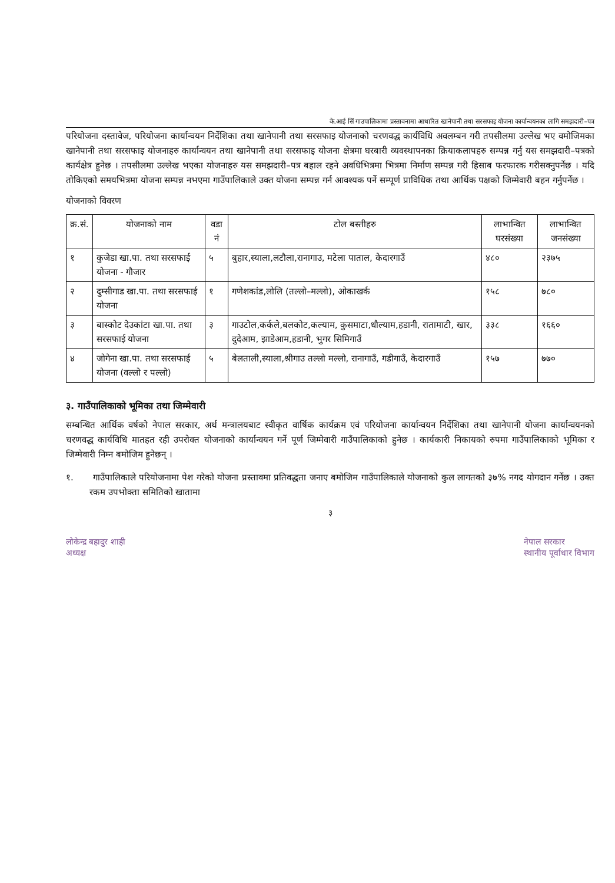के.आई सिं गाउपालिकामा प्रस्तावनामा आधारित खानेपानी तथा सरसफाइ योजना कार्यान्वयनका लागि समझदारी–पत्र
परियोजना दस्तावेज, परियोजना कार्यान्वयन निर्देशिका तथा खानेपानी तथा सरसफाइ योजनाको चरणवद्ध कार्यविधि अवलम्बन गरी तपसीलमा उल्लेख भए वमोजिमका खानेपानी तथा सरसफाइ योजनाहरु कार्यान्वयन तथा खानेपानी तथा सरसफाइ योजना क्षेत्रमा घरबारी व्यवस्थापनका क्रियाकलापहरु सम्पन्न गर्नु यस समझदारी–पत्रको कार्यक्षेत्र हुनेछ । तपसीलमा उल्लेख भएका योजनाहरु यस समझदारी–पत्र बहाल रहने अवधिभित्रमा भित्रमा निर्माण सम्पन्न गरी हिसाब फरफारक गरीसक्नुपर्नेछ । यदि तोकिएको समयभित्रमा योजना सम्पन्न नभएमा गाउँपालिकाले उक्त योजना सम्पन्न गर्न आवश्यक पर्ने सम्पूर्ण प्राविधिक तथा आर्थिक पक्षको जिम्मेवारी बहन गर्नुपर्नेछ ।
योजनाको विवरण
| क्र.सं. | योजनाको नाम | वडा नं | टोल बस्तीहरु | लाभान्वित घरसंख्या | लाभान्वित जनसंख्या |
| --- | --- | --- | --- | --- | --- |
| १ | कुजेडा खा.पा. तथा सरसफाई योजना - गौजार | ५ | बुहार,स्याला,लटौला,रानागाउ, मटेला पाताल, केदारगाउँ | ४८० | २३७५ |
| २ | दुम्सीगाड खा.पा. तथा सरसफाई योजना | १ | गणेशकांड,लोलि (तल्लो–मल्लो), ओकाखर्क | १५८ | ७८० |
| ३ | बास्कोट देउकांटा खा.पा. तथा सरसफाई योजना | ३ | गाउटोल,कर्कले,बलकोट,कल्याम, कुसमाटा,धौल्याम,हडानी, रातामाटी, खार, दुदेआम, झाडेआम,हडानी, भुगर सिमिगाउँ | ३३८ | १६६० |
| ४ | जोगेना खा.पा. तथा सरसफाई योजना (वल्लो र पल्लो) | ५ | बेलताली,स्याला,श्रीगाउ तल्लो मल्लो, रानागाउँ, गडीगाउँ, केदारगाउँ | १५७ | ७७० |
३. गाउँपालिकाको भूमिका तथा जिम्मेवारी
सम्बन्धित आर्थिक वर्षको नेपाल सरकार, अर्थ मन्त्रालयबाट स्वीकृत वार्षिक कार्यक्रम एवं परियोजना कार्यान्वयन निर्देशिका तथा खानेपानी योजना कार्यान्वयनको चरणवद्ध कार्यविधि मातहत रही उपरोक्त योजनाको कार्यान्वयन गर्ने पूर्ण जिम्मेवारी गाउँपालिकाको हुनेछ । कार्यकारी निकायको रुपमा गाउँपालिकाको भूमिका र जिम्मेवारी निम्न बमोजिम हुनेछन् ।
१. गाउँपालिकाले परियोजनामा पेश गरेको योजना प्रस्तावमा प्रतिवद्धता जनाए बमोजिम गाउँपालिकाले योजनाको कुल लागतको ३७% नगद योगदान गर्नेछ । उक्त रकम उपभोक्ता समितिको खातामा
३
लोकेन्द्र बहादुर शाही
अध्यक्ष
नेपाल सरकार
स्थानीय पूर्वाधार विभाग